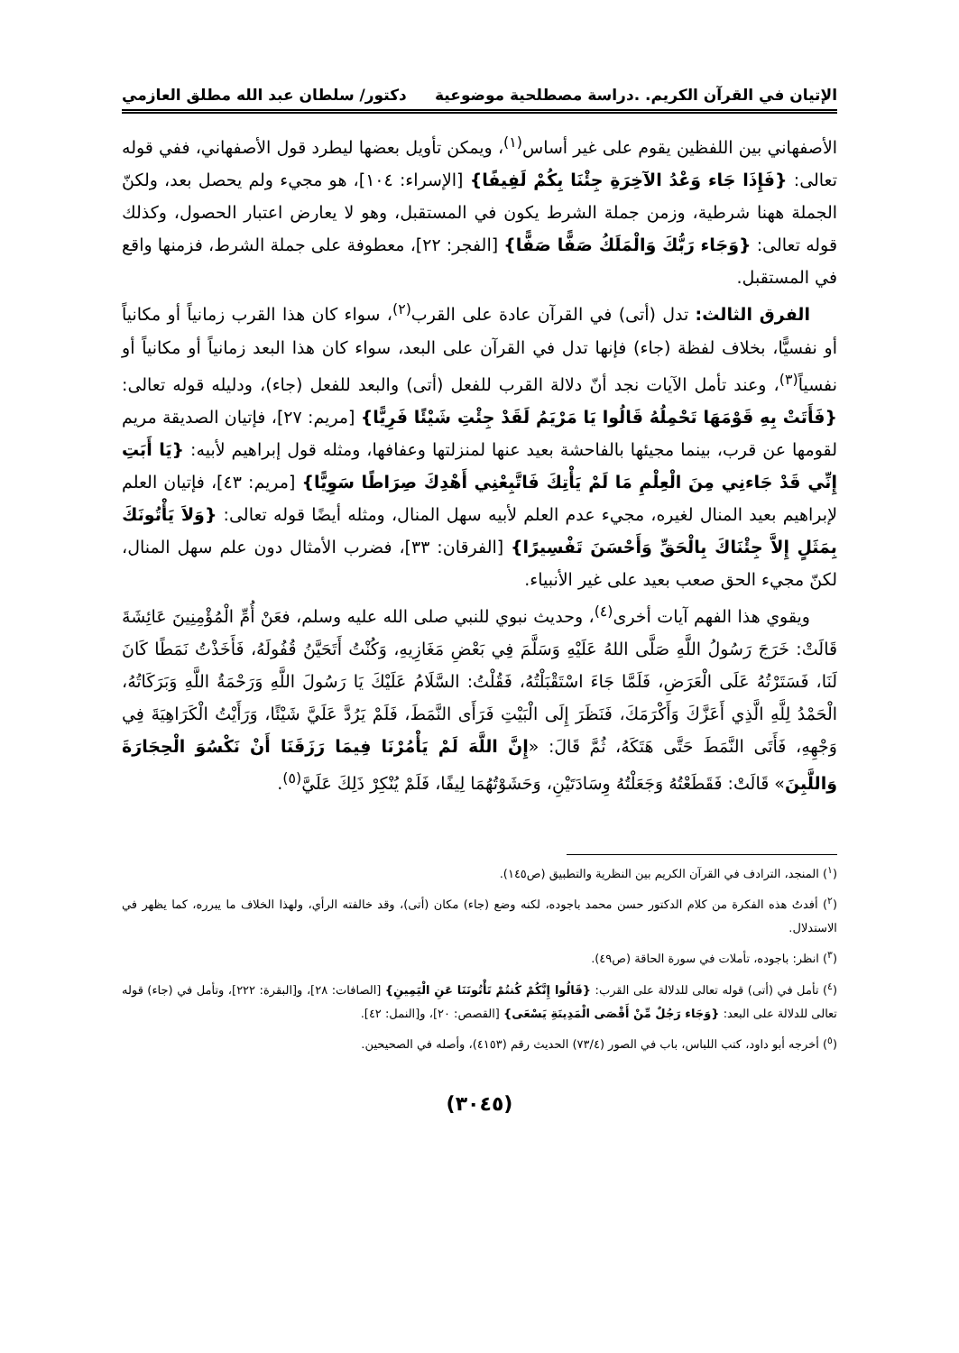الإتيان في القرآن الكريم. .دراسة مصطلحية موضوعية دكتور/ سلطان عبد الله مطلق العازمي
الأصفهاني بين اللفظين يقوم على غير أساس<sup>(١)</sup>، ويمكن تأويل بعضها ليطرد قول الأصفهاني، ففي قوله تعالى: {فَإِذَا جَاء وَعْدُ الآخِرَةِ جِئْنَا بِكُمْ لَفِيفًا} [الإسراء: ١٠٤]، هو مجيء ولم يحصل بعد، ولكنّ الجملة ههنا شرطية، وزمن جملة الشرط يكون في المستقبل، وهو لا يعارض اعتبار الحصول، وكذلك قوله تعالى: {وَجَاء رَبُّكَ وَالْمَلَكُ صَفًّا صَفًّا} [الفجر: ٢٢]، معطوفة على جملة الشرط، فزمنها واقع في المستقبل.
الفرق الثالث: تدل (أتى) في القرآن عادة على القرب<sup>(٢)</sup>، سواء كان هذا القرب زمانياً أو مكانياً أو نفسيًّا، بخلاف لفظة (جاء) فإنها تدل في القرآن على البعد، سواء كان هذا البعد زمانياً أو مكانياً أو نفسياً<sup>(٣)</sup>، وعند تأمل الآيات نجد أنّ دلالة القرب للفعل (أتى) والبعد للفعل (جاء)، ودليله قوله تعالى: {فَأَتَتْ بِهِ قَوْمَهَا تَحْمِلُهُ قَالُوا يَا مَرْيَمُ لَقَدْ جِئْتِ شَيْئًا فَرِيًّا} [مريم: ٢٧]، فإتيان الصديقة مريم لقومها عن قرب، بينما مجيئها بالفاحشة بعيد عنها لمنزلتها وعفافها، ومثله قول إبراهيم لأبيه: {يَا أَبَتِ إِنِّي قَدْ جَاءنِي مِنَ الْعِلْمِ مَا لَمْ يَأْتِكَ فَاتَّبِعْنِي أَهْدِكَ صِرَاطًا سَوِيًّا} [مريم: ٤٣]، فإتيان العلم لإبراهيم بعيد المنال لغيره، مجيء عدم العلم لأبيه سهل المنال، ومثله أيضًا قوله تعالى: {وَلاَ يَأْتُونَكَ بِمَثَلٍ إِلاَّ جِئْنَاكَ بِالْحَقِّ وَأَحْسَنَ تَفْسِيرًا} [الفرقان: ٣٣]، فضرب الأمثال دون علم سهل المنال، لكنّ مجيء الحق صعب بعيد على غير الأنبياء.
ويقوي هذا الفهم آيات أخرى<sup>(٤)</sup>، وحديث نبوي للنبي صلى الله عليه وسلم، فعَنْ أُمِّ الْمُؤْمِنِينَ عَائِشَةَ قَالَتْ: خَرَجَ رَسُولُ اللَّهِ صَلَّى اللهُ عَلَيْهِ وَسَلَّمَ فِي بَعْضِ مَغَازِيهِ، وَكُنْتُ أَتَحَيَّنُ قُفُولَهُ، فَأَخَذْتُ نَمَطًا كَانَ لَنَا، فَسَتَرْتُهُ عَلَى الْعَرَضِ، فَلَمَّا جَاءَ اسْتَقْبَلْتُهُ، فَقُلْتُ: السَّلَامُ عَلَيْكَ يَا رَسُولَ اللَّهِ وَرَحْمَةُ اللَّهِ وَبَرَكَاتُهُ، الْحَمْدُ لِلَّهِ الَّذِي أَعَزَّكَ وَأَكْرَمَكَ، فَنَظَرَ إِلَى الْبَيْتِ فَرَأَى النَّمَطَ، فَلَمْ يَرُدَّ عَلَيَّ شَيْئًا، وَرَأَيْتُ الْكَرَاهِيَةَ فِي وَجْهِهِ، فَأَتَى النَّمَطَ حَتَّى هَتَكَهُ، ثُمَّ قَالَ: «إِنَّ اللَّهَ لَمْ يَأْمُرْنَا فِيمَا رَزَقَنَا أَنْ نَكْسُوَ الْحِجَارَةَ وَاللَّبِنَ» قَالَتْ: فَقَطَعْتُهُ وَجَعَلْتُهُ وِسَادَتَيْنِ، وَحَشَوْتُهُمَا لِيفًا، فَلَمْ يُنْكِرْ ذَلِكَ عَلَيَّ<sup>(٥)</sup>.
(<sup>١</sup>) المنجد، الترادف في القرآن الكريم بين النظرية والتطبيق (ص١٤٥).
(<sup>٢</sup>) أفدتُ هذه الفكرة من كلام الدكتور حسن محمد باجوده، لكنه وضع (جاء) مكان (أتى)، وقد خالفته الرأي، ولهذا الخلاف ما يبرره، كما يظهر في الاستدلال.
(<sup>٣</sup>) انظر: باجوده، تأملات في سورة الحاقة (ص٤٩).
(<sup>٤</sup>) تأمل في (أتى) قوله تعالى للدلالة على القرب: {قَالُوا إِنَّكُمْ كُنتُمْ تَأْتُونَنَا عَنِ الْيَمِينِ} [الصافات: ٢٨]، و[البقرة: ٢٢٢]، وتأمل في (جاء) قوله تعالى للدلالة على البعد: {وَجَاء رَجُلٌ مِّنْ أَقْصَى الْمَدِينَةِ يَسْعَى} [القصص: ٢٠]، و[النمل: ٤٢].
(<sup>٥</sup>) أخرجه أبو داود، كتب اللباس، باب في الصور (٧٣/٤) الحديث رقم (٤١٥٣)، وأصله في الصحيحين.
(٣٠٤٥)